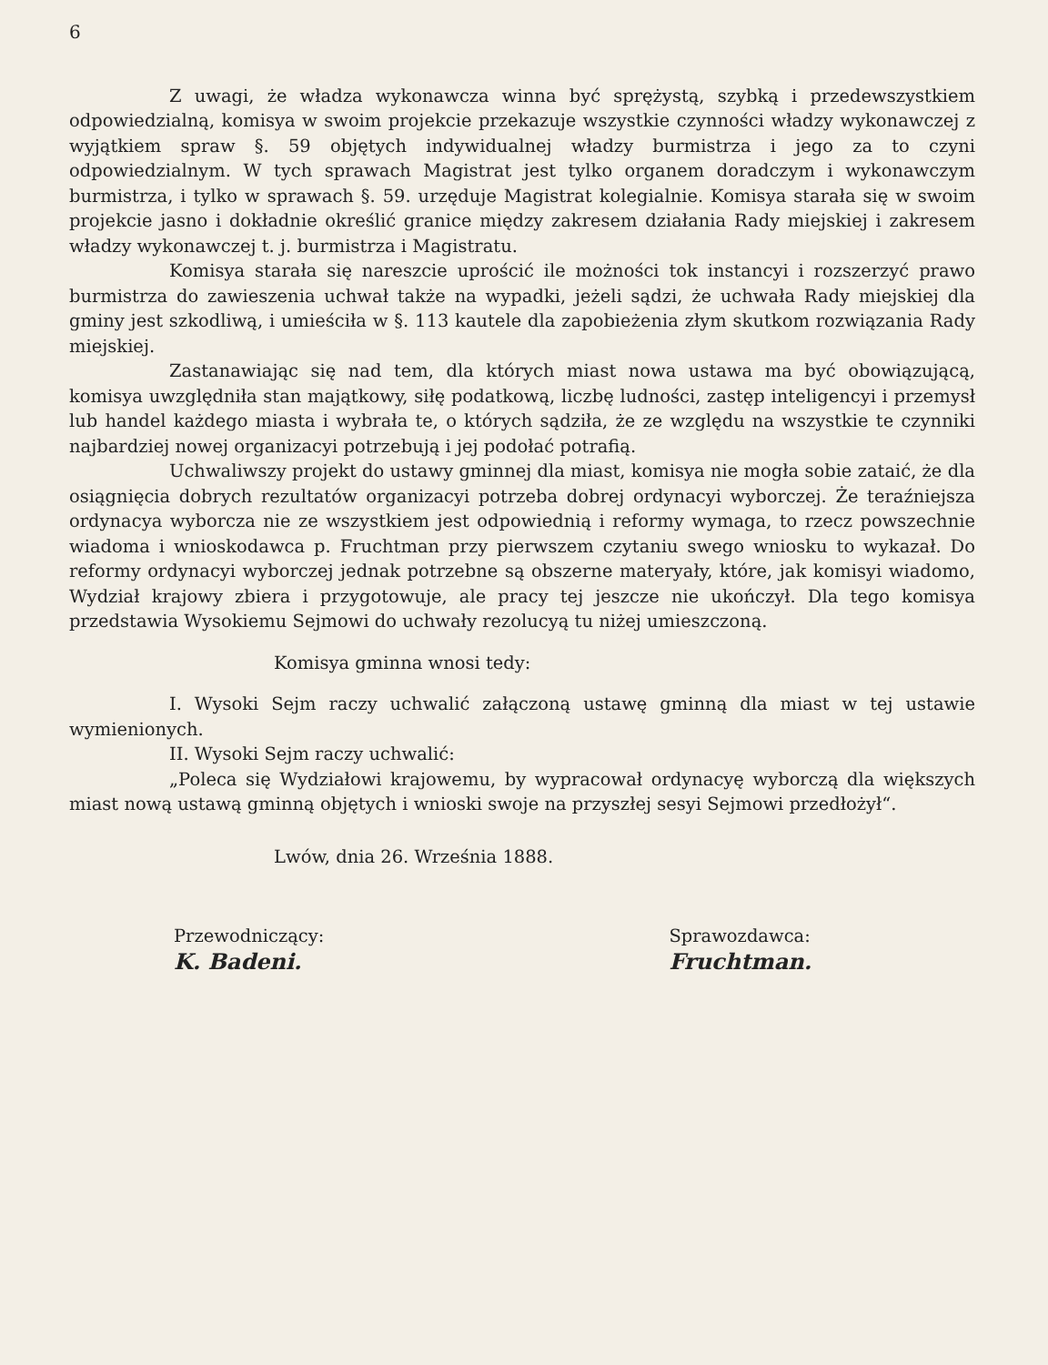6
Z uwagi, że władza wykonawcza winna być sprężystą, szybką i przedewszystkiem odpowiedzialną, komisya w swoim projekcie przekazuje wszystkie czynności władzy wykonawczej z wyjątkiem spraw §. 59 objętych indywidualnej władzy burmistrza i jego za to czyni odpowiedzialnym. W tych sprawach Magistrat jest tylko organem doradczym i wykonawczym burmistrza, i tylko w sprawach §. 59. urzęduje Magistrat kolegialnie. Komisya starała się w swoim projekcie jasno i dokładnie określić granice między zakresem działania Rady miejskiej i zakresem władzy wykonawczej t. j. burmistrza i Magistratu.
Komisya starała się nareszcie uprościć ile możności tok instancyi i rozszerzyć prawo burmistrza do zawieszenia uchwał także na wypadki, jeżeli sądzi, że uchwała Rady miejskiej dla gminy jest szkodliwą, i umieściła w §. 113 kautele dla zapobieżenia złym skutkom rozwiązania Rady miejskiej.
Zastanawiając się nad tem, dla których miast nowa ustawa ma być obowiązującą, komisya uwzględniła stan majątkowy, siłę podatkową, liczbę ludności, zastęp inteligencyi i przemysł lub handel każdego miasta i wybrała te, o których sądziła, że ze względu na wszystkie te czynniki najbardziej nowej organizacyi potrzebują i jej podołać potrafią.
Uchwaliwszy projekt do ustawy gminnej dla miast, komisya nie mogła sobie zataić, że dla osiągnięcia dobrych rezultatów organizacyi potrzeba dobrej ordynacyi wyborczej. Że teraźniejsza ordynacya wyborcza nie ze wszystkiem jest odpowiednią i reformy wymaga, to rzecz powszechnie wiadoma i wnioskodawca p. Fruchtman przy pierwszem czytaniu swego wniosku to wykazał. Do reformy ordynacyi wyborczej jednak potrzebne są obszerne materyały, które, jak komisyi wiadomo, Wydział krajowy zbiera i przygotowuje, ale pracy tej jeszcze nie ukończył. Dla tego komisya przedstawia Wysokiemu Sejmowi do uchwały rezolucyą tu niżej umieszczoną.
Komisya gminna wnosi tedy:
I. Wysoki Sejm raczy uchwalić załączoną ustawę gminną dla miast w tej ustawie wymienionych.
II. Wysoki Sejm raczy uchwalić:
„Poleca się Wydziałowi krajowemu, by wypracował ordynacyę wyborczą dla większych miast nową ustawą gminną objętych i wnioski swoje na przyszłej sesyi Sejmowi przedłożył“.
Lwów, dnia 26. Września 1888.
Przewodniczący:
K. Badeni.
Sprawozdawca:
Fruchtman.